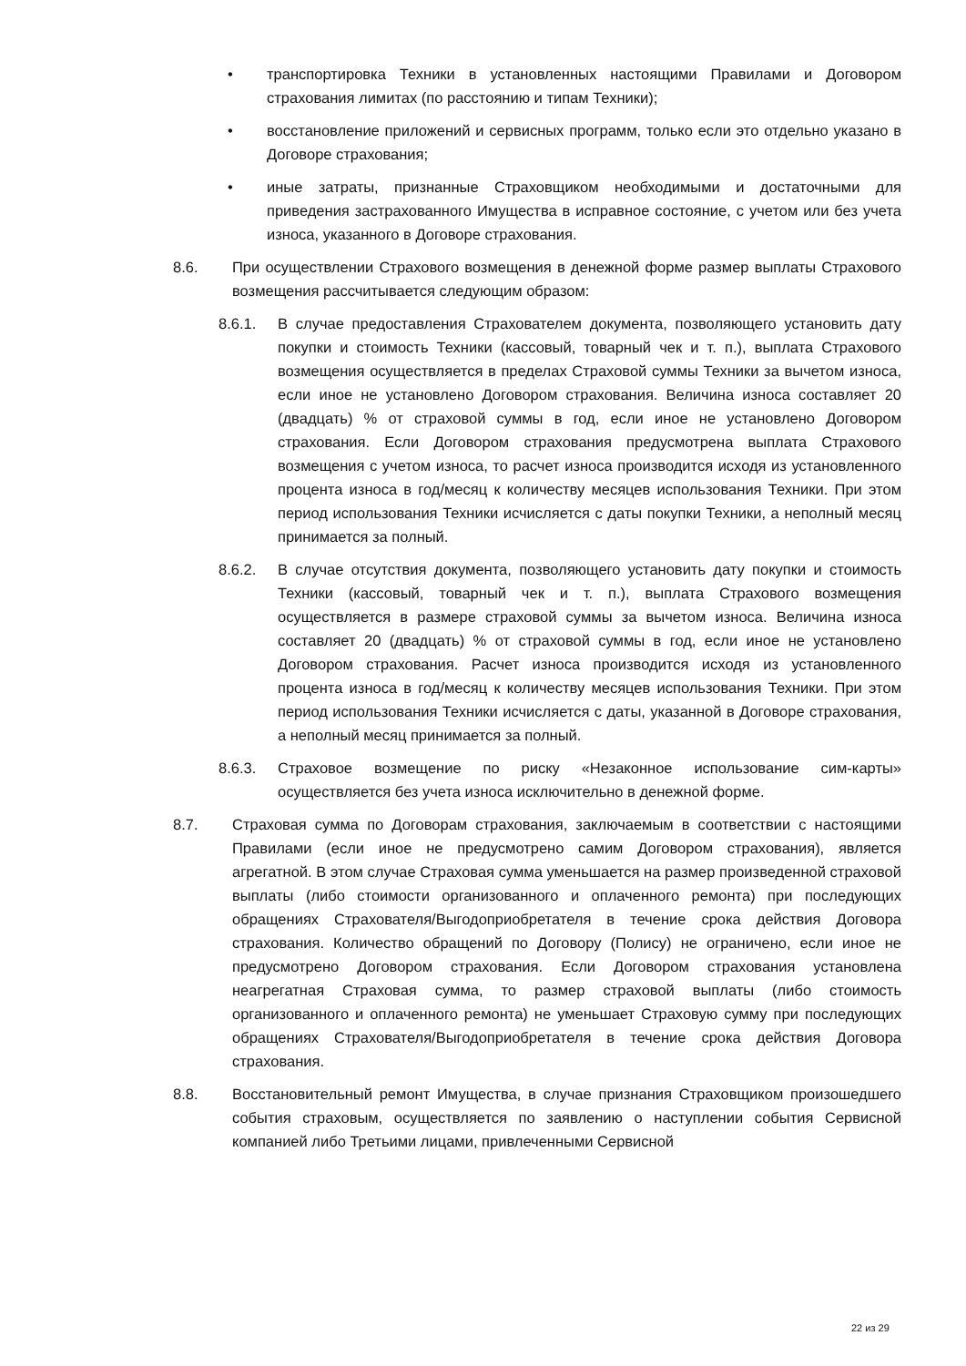• транспортировка Техники в установленных настоящими Правилами и Договором страхования лимитах (по расстоянию и типам Техники);
• восстановление приложений и сервисных программ, только если это отдельно указано в Договоре страхования;
• иные затраты, признанные Страховщиком необходимыми и достаточными для приведения застрахованного Имущества в исправное состояние, с учетом или без учета износа, указанного в Договоре страхования.
8.6. При осуществлении Страхового возмещения в денежной форме размер выплаты Страхового возмещения рассчитывается следующим образом:
8.6.1. В случае предоставления Страхователем документа, позволяющего установить дату покупки и стоимость Техники (кассовый, товарный чек и т. п.), выплата Страхового возмещения осуществляется в пределах Страховой суммы Техники за вычетом износа, если иное не установлено Договором страхования. Величина износа составляет 20 (двадцать) % от страховой суммы в год, если иное не установлено Договором страхования. Если Договором страхования предусмотрена выплата Страхового возмещения с учетом износа, то расчет износа производится исходя из установленного процента износа в год/месяц к количеству месяцев использования Техники. При этом период использования Техники исчисляется с даты покупки Техники, а неполный месяц принимается за полный.
8.6.2. В случае отсутствия документа, позволяющего установить дату покупки и стоимость Техники (кассовый, товарный чек и т. п.), выплата Страхового возмещения осуществляется в размере страховой суммы за вычетом износа. Величина износа составляет 20 (двадцать) % от страховой суммы в год, если иное не установлено Договором страхования. Расчет износа производится исходя из установленного процента износа в год/месяц к количеству месяцев использования Техники. При этом период использования Техники исчисляется с даты, указанной в Договоре страхования, а неполный месяц принимается за полный.
8.6.3. Страховое возмещение по риску «Незаконное использование сим-карты» осуществляется без учета износа исключительно в денежной форме.
8.7. Страховая сумма по Договорам страхования, заключаемым в соответствии с настоящими Правилами (если иное не предусмотрено самим Договором страхования), является агрегатной. В этом случае Страховая сумма уменьшается на размер произведенной страховой выплаты (либо стоимости организованного и оплаченного ремонта) при последующих обращениях Страхователя/Выгодоприобретателя в течение срока действия Договора страхования. Количество обращений по Договору (Полису) не ограничено, если иное не предусмотрено Договором страхования. Если Договором страхования установлена неагрегатная Страховая сумма, то размер страховой выплаты (либо стоимость организованного и оплаченного ремонта) не уменьшает Страховую сумму при последующих обращениях Страхователя/Выгодоприобретателя в течение срока действия Договора страхования.
8.8. Восстановительный ремонт Имущества, в случае признания Страховщиком произошедшего события страховым, осуществляется по заявлению о наступлении события Сервисной компанией либо Третьими лицами, привлеченными Сервисной
22 из 29